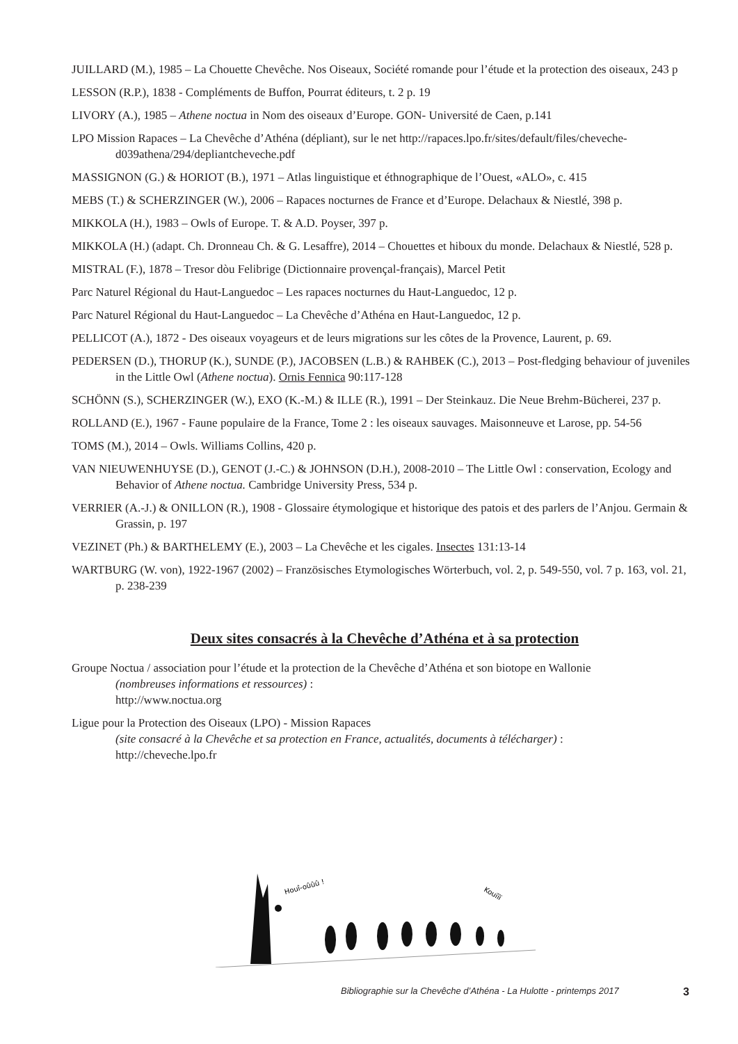JUILLARD (M.), 1985 – La Chouette Chevêche. Nos Oiseaux, Société romande pour l’étude et la protection des oiseaux, 243 p
LESSON (R.P.), 1838 - Compléments de Buffon, Pourrat éditeurs, t. 2 p. 19
LIVORY (A.), 1985 – Athene noctua in Nom des oiseaux d’Europe. GON- Université de Caen, p.141
LPO Mission Rapaces – La Chevêche d’Athéna (dépliant), sur le net http://rapaces.lpo.fr/sites/default/files/che­veche-d039athena/294/depliantcheveche.pdf
MASSIGNON (G.) & HORIOT (B.), 1971 – Atlas linguistique et éthnographique de l’Ouest, «ALO», c. 415
MEBS (T.) & SCHERZINGER (W.), 2006 – Rapaces nocturnes de France et d’Europe. Delachaux & Niestlé, 398 p.
MIKKOLA (H.), 1983 – Owls of Europe. T. & A.D. Poyser, 397 p.
MIKKOLA (H.) (adapt. Ch. Dronneau Ch. & G. Lesaffre), 2014 – Chouettes et hiboux du monde. Delachaux & Niestlé, 528 p.
MISTRAL (F.), 1878 – Tresor dòu Felibrige (Dictionnaire provençal-français), Marcel Petit
Parc Naturel Régional du Haut-Languedoc – Les rapaces nocturnes du Haut-Languedoc, 12 p.
Parc Naturel Régional du Haut-Languedoc – La Chevêche d’Athéna en Haut-Languedoc, 12 p.
PELLICOT (A.), 1872 - Des oiseaux voyageurs et de leurs migrations sur les côtes de la Provence, Laurent, p. 69.
PEDERSEN (D.), THORUP (K.), SUNDE (P.), JACOBSEN (L.B.) & RAHBEK (C.), 2013 – Post-fledging beha­viour of juveniles in the Little Owl (Athene noctua). Ornis Fennica 90:117-128
SCHÖNN (S.), SCHERZINGER (W.), EXO (K.-M.) & ILLE (R.), 1991 – Der Steinkauz. Die Neue Brehm-Büche­rei, 237 p.
ROLLAND (E.), 1967 - Faune populaire de la France, Tome 2 : les oiseaux sauvages. Maisonneuve et Larose, pp. 54-56
TOMS (M.), 2014 – Owls. Williams Collins, 420 p.
VAN NIEUWENHUYSE (D.), GENOT (J.-C.) & JOHNSON (D.H.), 2008-2010 – The Little Owl : conservation, Ecology and Behavior of Athene noctua. Cambridge University Press, 534 p.
VERRIER (A.-J.) & ONILLON (R.), 1908 - Glossaire étymologique et historique des patois et des parlers de l’Anjou. Germain & Grassin, p. 197
VEZINET (Ph.) & BARTHELEMY (E.), 2003 – La Chevêche et les cigales. Insectes 131:13-14
WARTBURG (W. von), 1922-1967 (2002) – Französisches Etymologisches Wörterbuch, vol. 2, p. 549-550, vol. 7 p. 163, vol. 21, p. 238-239
Deux sites consacrés à la Chevêche d’Athéna et à sa protection
Groupe Noctua / association pour l’étude et la protection de la Chevêche d’Athéna et son biotope en Wallonie
(nombreuses informations et ressources) :
http://www.noctua.org
Ligue pour la Protection des Oiseaux (LPO) - Mission Rapaces
(site consacré à la Chevêche et sa protection en France, actualités, documents à télécharger) :
http://cheveche.lpo.fr
Houî-oûûû !
Kouïïï
Bibliographie sur la Chevêche d’Athéna - La Hulotte - printemps 2017
3